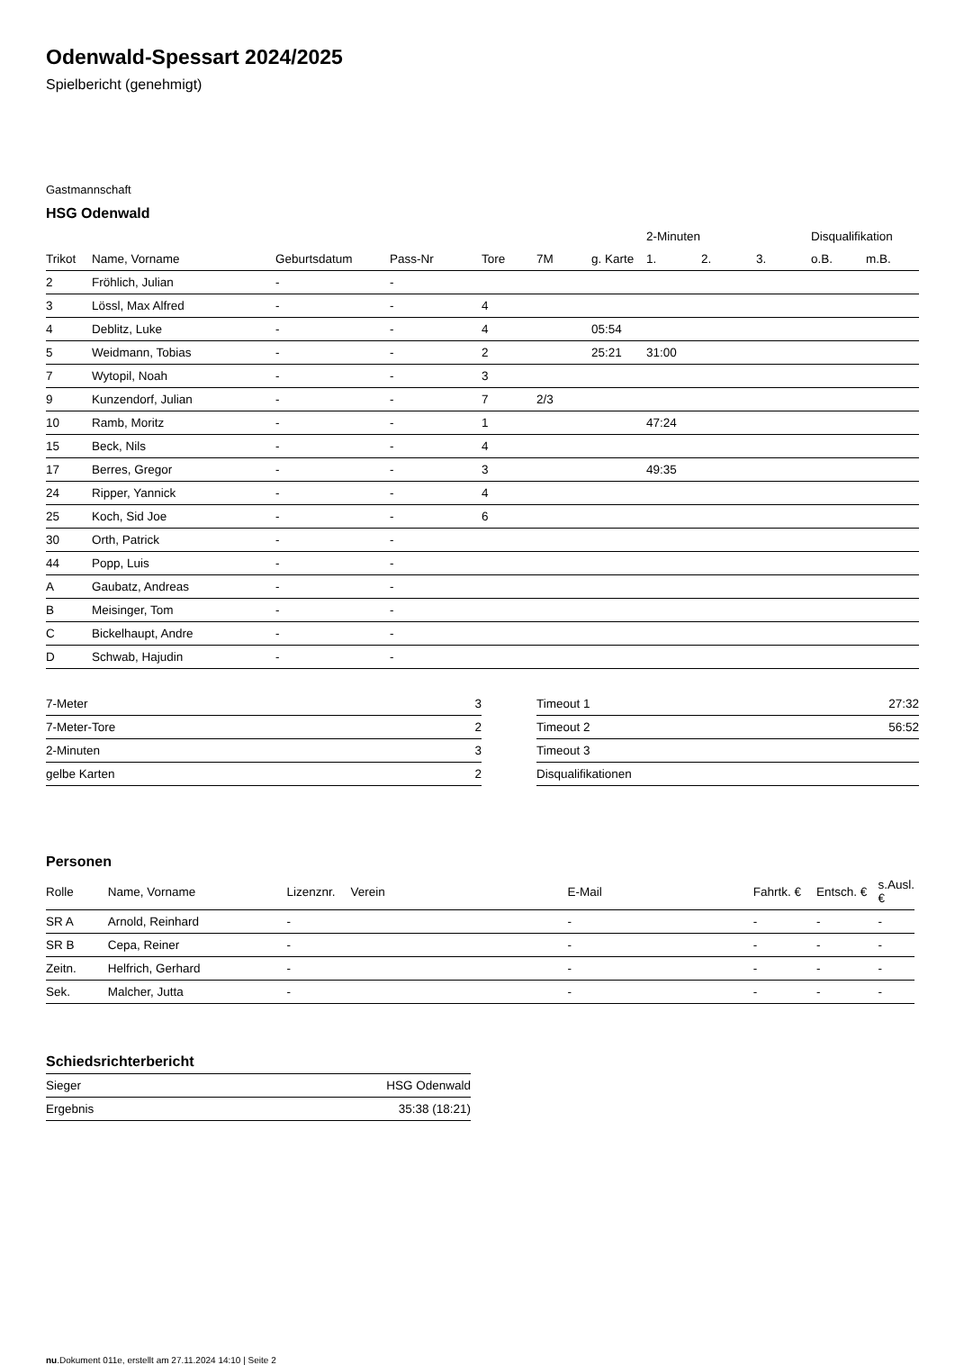Odenwald-Spessart 2024/2025
Spielbericht (genehmigt)
Gastmannschaft
HSG Odenwald
| | | | | | | | 2-Minuten | | | Disqualifikation | |
| --- | --- | --- | --- | --- | --- | --- | --- | --- | --- | --- | --- |
| Trikot | Name, Vorname | Geburtsdatum | Pass-Nr | Tore | 7M | g. Karte | 1. | 2. | 3. | o.B. | m.B. |
| 2 | Fröhlich, Julian | - | - | | | | | | | | |
| 3 | Lössl, Max Alfred | - | - | 4 | | | | | | | |
| 4 | Deblitz, Luke | - | - | 4 | | 05:54 | | | | | |
| 5 | Weidmann, Tobias | - | - | 2 | | 25:21 | 31:00 | | | | |
| 7 | Wytopil, Noah | - | - | 3 | | | | | | | |
| 9 | Kunzendorf, Julian | - | - | 7 | 2/3 | | | | | | |
| 10 | Ramb, Moritz | - | - | 1 | | | 47:24 | | | | |
| 15 | Beck, Nils | - | - | 4 | | | | | | | |
| 17 | Berres, Gregor | - | - | 3 | | | 49:35 | | | | |
| 24 | Ripper, Yannick | - | - | 4 | | | | | | | |
| 25 | Koch, Sid Joe | - | - | 6 | | | | | | | |
| 30 | Orth, Patrick | - | - | | | | | | | | |
| 44 | Popp, Luis | - | - | | | | | | | | |
| A | Gaubatz, Andreas | - | - | | | | | | | | |
| B | Meisinger, Tom | - | - | | | | | | | | |
| C | Bickelhaupt, Andre | - | - | | | | | | | | |
| D | Schwab, Hajudin | - | - | | | | | | | | |
| 7-Meter | 3 |
| 7-Meter-Tore | 2 |
| 2-Minuten | 3 |
| gelbe Karten | 2 |
| Timeout 1 | 27:32 |
| Timeout 2 | 56:52 |
| Timeout 3 | |
| Disqualifikationen | |
Personen
| Rolle | Name, Vorname | Lizenznr. | Verein | E-Mail | Fahrtk. € | Entsch. € | s.Ausl. € |
| --- | --- | --- | --- | --- | --- | --- | --- |
| SR A | Arnold, Reinhard | - | | - | - | - | - |
| SR B | Cepa, Reiner | - | | - | - | - | - |
| Zeitn. | Helfrich, Gerhard | - | | - | - | - | - |
| Sek. | Malcher, Jutta | - | | - | - | - | - |
Schiedsrichterbericht
| Sieger | HSG Odenwald |
| Ergebnis | 35:38 (18:21) |
nu.Dokument 011e, erstellt am 27.11.2024 14:10 | Seite 2